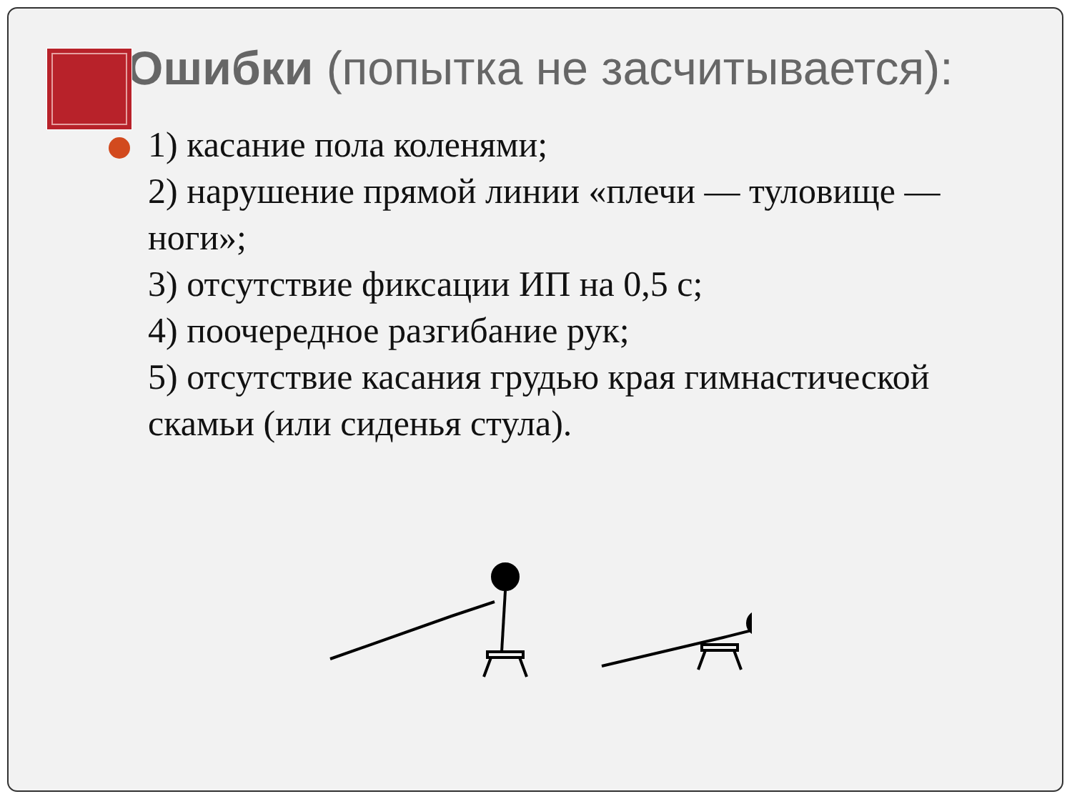Ошибки (попытка не засчитывается):
1) касание пола коленями;
2) нарушение прямой линии «плечи — туловище — ноги»;
3) отсутствие фиксации ИП на 0,5 с;
4) поочередное разгибание рук;
5) отсутствие касания грудью края гимнастической скамьи (или сиденья стула).